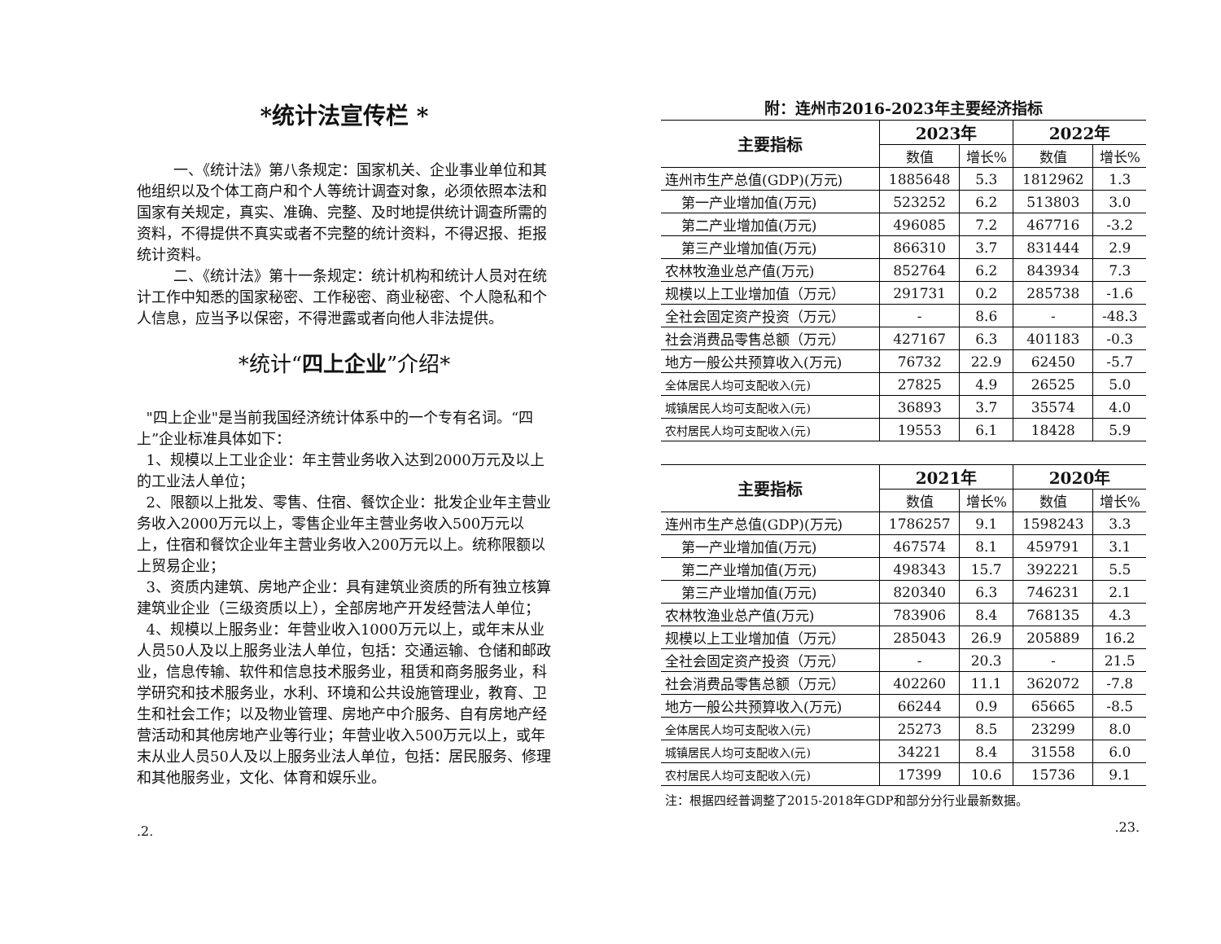*统计法宣传栏 *
一、《统计法》第八条规定：国家机关、企业事业单位和其他组织以及个体工商户和个人等统计调查对象，必须依照本法和国家有关规定，真实、准确、完整、及时地提供统计调查所需的资料，不得提供不真实或者不完整的统计资料，不得迟报、拒报统计资料。
二、《统计法》第十一条规定：统计机构和统计人员对在统计工作中知悉的国家秘密、工作秘密、商业秘密、个人隐私和个人信息，应当予以保密，不得泄露或者向他人非法提供。
*统计“四上企业”介绍*
"四上企业"是当前我国经济统计体系中的一个专有名词。“四上”企业标准具体如下：
1、规模以上工业企业：年主营业务收入达到2000万元及以上的工业法人单位；
2、限额以上批发、零售、住宿、餐饮企业：批发企业年主营业务收入2000万元以上，零售企业年主营业务收入500万元以上，住宿和餐饮企业年主营业务收入200万元以上。统称限额以上贸易企业；
3、资质内建筑、房地产企业：具有建筑业资质的所有独立核算建筑业企业（三级资质以上），全部房地产开发经营法人单位；
4、规模以上服务业：年营业收入1000万元以上，或年末从业人员50人及以上服务业法人单位，包括：交通运输、仓储和邮政业，信息传输、软件和信息技术服务业，租赁和商务服务业，科学研究和技术服务业，水利、环境和公共设施管理业，教育、卫生和社会工作；以及物业管理、房地产中介服务、自有房地产经营活动和其他房地产业等行业；年营业收入500万元以上，或年末从业人员50人及以上服务业法人单位，包括：居民服务、修理和其他服务业，文化、体育和娱乐业。
.2.
附：连州市2016-2023年主要经济指标
| 主要指标 | 2023年 | | 2022年 | |
| --- | --- | --- | --- | --- |
| | 数值 | 增长% | 数值 | 增长% |
| 连州市生产总值(GDP)(万元) | 1885648 | 5.3 | 1812962 | 1.3 |
| 第一产业增加值(万元) | 523252 | 6.2 | 513803 | 3.0 |
| 第二产业增加值(万元) | 496085 | 7.2 | 467716 | -3.2 |
| 第三产业增加值(万元) | 866310 | 3.7 | 831444 | 2.9 |
| 农林牧渔业总产值(万元) | 852764 | 6.2 | 843934 | 7.3 |
| 规模以上工业增加值（万元） | 291731 | 0.2 | 285738 | -1.6 |
| 全社会固定资产投资（万元） | - | 8.6 | - | -48.3 |
| 社会消费品零售总额（万元） | 427167 | 6.3 | 401183 | -0.3 |
| 地方一般公共预算收入(万元) | 76732 | 22.9 | 62450 | -5.7 |
| 全体居民人均可支配收入(元) | 27825 | 4.9 | 26525 | 5.0 |
| 城镇居民人均可支配收入(元) | 36893 | 3.7 | 35574 | 4.0 |
| 农村居民人均可支配收入(元) | 19553 | 6.1 | 18428 | 5.9 |
| 主要指标 | 2021年 | | 2020年 | |
| --- | --- | --- | --- | --- |
| | 数值 | 增长% | 数值 | 增长% |
| 连州市生产总值(GDP)(万元) | 1786257 | 9.1 | 1598243 | 3.3 |
| 第一产业增加值(万元) | 467574 | 8.1 | 459791 | 3.1 |
| 第二产业增加值(万元) | 498343 | 15.7 | 392221 | 5.5 |
| 第三产业增加值(万元) | 820340 | 6.3 | 746231 | 2.1 |
| 农林牧渔业总产值(万元) | 783906 | 8.4 | 768135 | 4.3 |
| 规模以上工业增加值（万元） | 285043 | 26.9 | 205889 | 16.2 |
| 全社会固定资产投资（万元） | - | 20.3 | - | 21.5 |
| 社会消费品零售总额（万元） | 402260 | 11.1 | 362072 | -7.8 |
| 地方一般公共预算收入(万元) | 66244 | 0.9 | 65665 | -8.5 |
| 全体居民人均可支配收入(元) | 25273 | 8.5 | 23299 | 8.0 |
| 城镇居民人均可支配收入(元) | 34221 | 8.4 | 31558 | 6.0 |
| 农村居民人均可支配收入(元) | 17399 | 10.6 | 15736 | 9.1 |
注：根据四经普调整了2015-2018年GDP和部分分行业最新数据。
.23.